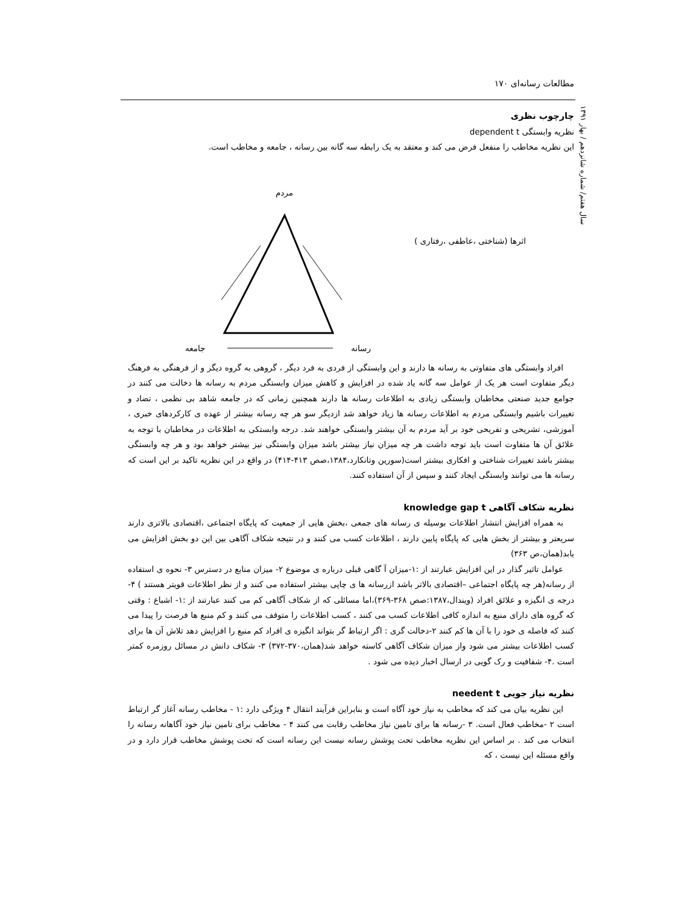۱۷۰ مطالعات رسانه‌ای
سال هفتم/ شماره شانزدهم / بهار ۱۳۹۱
چارچوب نظری
نظریه وابستگی dependent t
این نظریه مخاطب را منفعل فرض می کند و معتقد به یک رابطه سه گانه بین رسانه ، جامعه و مخاطب است.
مردم
اثرها (شناختی ،عاطفی ،رفتاری )
جامعه رسانه
افراد وابستگی های متفاوتی به رسانه ها دارند و این وابستگی از فردی به فرد دیگر ، گروهی به گروه دیگر و از فرهنگی به فرهنگ دیگر متفاوت است هر یک از عوامل سه گانه یاد شده در افزایش و کاهش میزان وابستگی مردم به رسانه ها دخالت می کنند در جوامع جدید صنعتی مخاطبان وابستگی زیادی به اطلاعات رسانه ها دارند همچنین زمانی که در جامعه شاهد بی نظمی ، تضاد و تغییرات باشیم وابستگی مردم به اطلاعات رسانه ها زیاد خواهد شد ازدیگر سو هر چه رسانه بیشتر از عهده ی کارکردهای خبری ، آموزشی، تشریحی و تفریحی خود بر آید مردم به آن بیشتر وابستگی خواهند شد. درجه وابستکی به اطلاعات در مخاطبان با توجه به علائق آن ها متفاوت است باید توجه داشت هر چه میزان نیاز بیشتر باشد میزان وابستگی نیز بیشتر خواهد بود و هر چه وابستگی بیشتر باشد تغییرات شناختی و افکاری بیشتر است(سورین وتانکارد،۱۳۸۴،صص ۴۱۳-۴۱۴) در واقع در این نظریه تاکید بر این است که رسانه ها می توانند وابستگی ایجاد کنند و سپس از آن استفاده کنند.
نظریه شکاف آگاهی knowledge gap t
به همراه افزایش انتشار اطلاعات بوسیله ی رسانه های جمعی ،بخش هایی از جمعیت که پایگاه اجتماعی ،اقتصادی بالاتری دارند سریعتر و بیشتر از بخش هایی که پایگاه پایین دارند ، اطلاعات کسب می کنند و در نتیجه شکاف آگاهی بین این دو بخش افزایش می یابد(همان،ص ۳۶۳)
عوامل تاثیر گذار در این افزایش عبارتند از :۱-میزان آ گاهی قبلی درباره ی موضوع ۲- میزان منابع در دسترس ۳- نحوه ی استفاده از رسانه(هر چه پایگاه اجتماعی –اقتصادی بالاتر باشد ازرسانه ها ی چاپی بیشتر استفاده می کنند و از نظر اطلاعات قویتر هستند ) ۴-درجه ی انگیزه و علائق افراد (ویندال،۱۳۸۷:صص ۳۶۸-۳۶۹)،اما مسائلی که از شکاف آگاهی کم می کنند عبارتند از :۱- اشباع : وقتی که گروه های دارای منبع به اندازه کافی اطلاعات کسب می کنند ، کسب اطلاعات را متوقف می کنند و کم منبع ها فرصت را پیدا می کنند که فاصله ی خود را با آن ها کم کنند ۲-دخالت گری : اگر ارتباط گر بتواند انگیزه ی افراد کم منبع را افزایش دهد تلاش آن ها برای کسب اطلاعات بیشتر می شود واز میزان شکاف آگاهی کاسته خواهد شد(همان،۳۷۰-۳۷۲) ۳- شکاف دانش در مسائل روزمره کمتر است .۴- شفافیت و رک گویی در ارسال اخبار دیده می شود .
نظریه نیاز جویی needent t
این نظریه بیان می کند که مخاطب به نیاز خود آگاه است و بنابراین فرآیند انتقال ۴ ویژگی دارد :۱ - مخاطب رسانه آغاز گر ارتباط است ۲ -مخاطب فعال است. ۳ -رسانه ها برای تامین نیاز مخاطب رقابت می کنند ۴ - مخاطب برای تامین نیاز خود آگاهانه رسانه را انتخاب می کند . بر اساس این نظریه مخاطب تحت پوشش رسانه نیست این رسانه است که تحت پوشش مخاطب قرار دارد و در واقع مسئله این نیست ، که